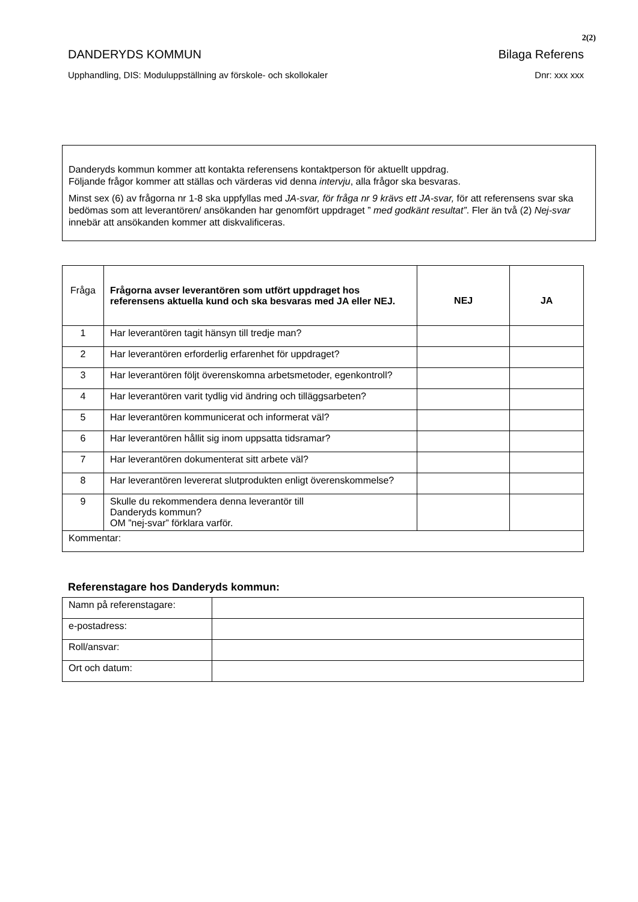2(2)
DANDERYDS KOMMUN Bilaga Referens
Upphandling, DIS: Moduluppställning av förskole- och skollokaler Dnr: xxx xxx
Danderyds kommun kommer att kontakta referensens kontaktperson för aktuellt uppdrag.
Följande frågor kommer att ställas och värderas vid denna intervju, alla frågor ska besvaras.
Minst sex (6) av frågorna nr 1-8 ska uppfyllas med JA-svar, för fråga nr 9 krävs ett JA-svar, för att referensens svar ska bedömas som att leverantören/ ansökanden har genomfört uppdraget ” med godkänt resultat”. Fler än två (2) Nej-svar innebär att ansökanden kommer att diskvalificeras.
| Fråga | Frågorna avser leverantören som utfört uppdraget hos referensens aktuella kund och ska besvaras med JA eller NEJ. | NEJ | JA |
| 1 | Har leverantören tagit hänsyn till tredje man? | | |
| 2 | Har leverantören erforderlig erfarenhet för uppdraget? | | |
| 3 | Har leverantören följt överenskomna arbetsmetoder, egenkontroll? | | |
| 4 | Har leverantören varit tydlig vid ändring och tilläggsarbeten? | | |
| 5 | Har leverantören kommunicerat och informerat väl? | | |
| 6 | Har leverantören hållit sig inom uppsatta tidsramar? | | |
| 7 | Har leverantören dokumenterat sitt arbete väl? | | |
| 8 | Har leverantören levererat slutprodukten enligt överenskommelse? | | |
| 9 | Skulle du rekommendera denna leverantör till Danderyds kommun? OM ”nej-svar” förklara varför. | | |
| Kommentar: | | | |
Referenstagare hos Danderyds kommun:
| Namn på referenstagare: | |
| e-postadress: | |
| Roll/ansvar: | |
| Ort och datum: | |